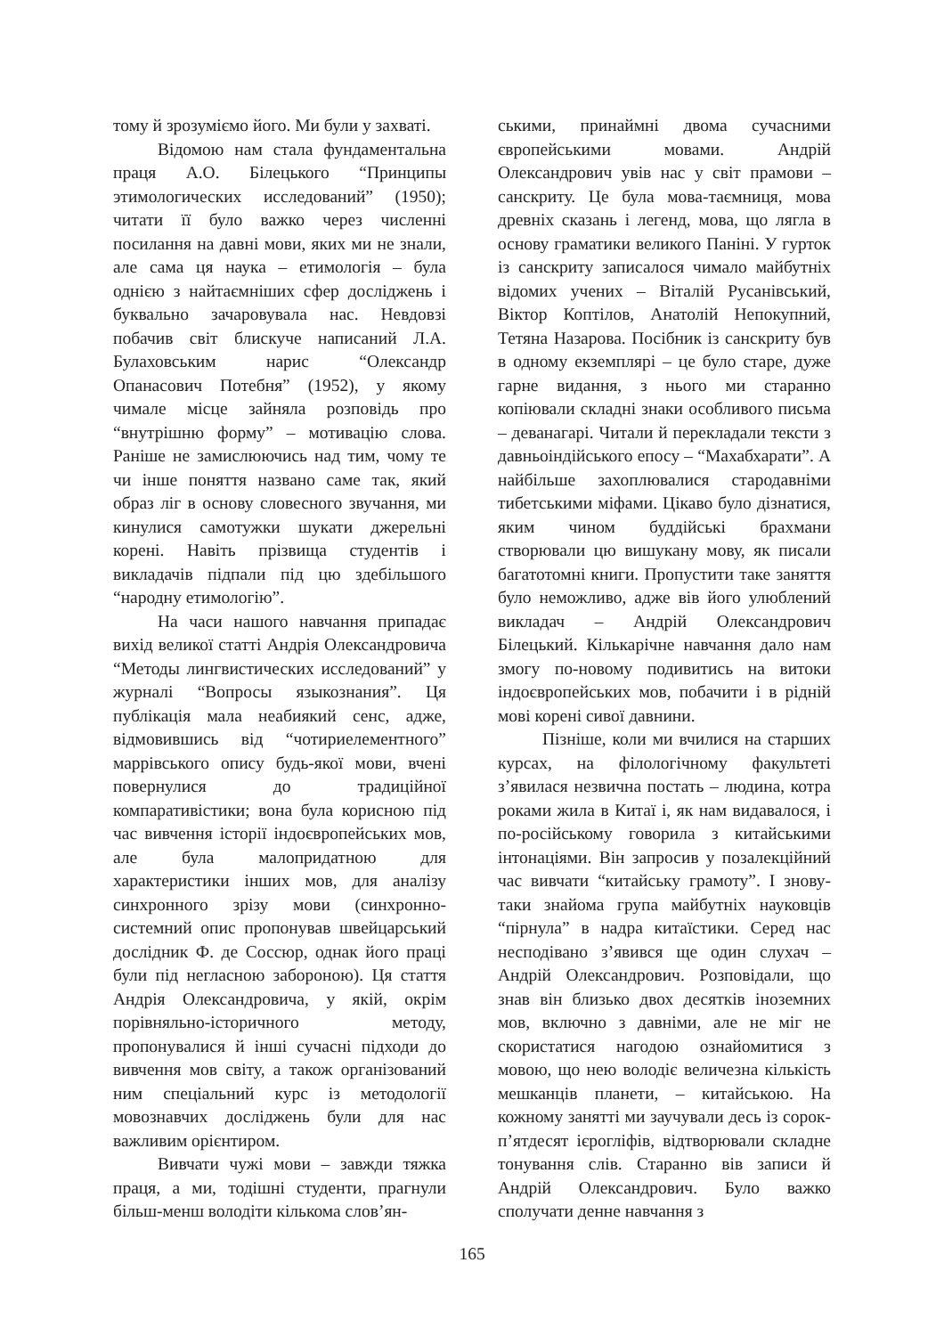тому й зрозуміємо його. Ми були у захваті.
Відомою нам стала фундаментальна праця А.О. Білецького “Принципы этимологических исследований” (1950); читати її було важко через численні посилання на давні мови, яких ми не знали, але сама ця наука – етимологія – була однією з найтаємніших сфер досліджень і буквально зачаровувала нас. Невдовзі побачив світ блискуче написаний Л.А. Булаховським нарис “Олександр Опанасович Потебня” (1952), у якому чимале місце зайняла розповідь про “внутрішню форму” – мотивацію слова. Раніше не замислюючись над тим, чому те чи інше поняття названо саме так, який образ ліг в основу словесного звучання, ми кинулися самотужки шукати джерельні корені. Навіть прізвища студентів і викладачів підпали під цю здебільшого “народну етимологію”.
На часи нашого навчання припадає вихід великої статті Андрія Олександровича “Методы лингвистических исследований” у журналі “Вопросы языкознания”. Ця публікація мала неабиякий сенс, адже, відмовившись від “чотириелементного” маррівського опису будь-якої мови, вчені повернулися до традиційної компаративістики; вона була корисною під час вивчення історії індоєвропейських мов, але була малопридатною для характеристики інших мов, для аналізу синхронного зрізу мови (синхронно-системний опис пропонував швейцарський дослідник Ф. де Соссюр, однак його праці були під негласною забороною). Ця стаття Андрія Олександровича, у якій, окрім порівняльно-історичного методу, пропонувалися й інші сучасні підходи до вивчення мов світу, а також організований ним спеціальний курс із методології мовознавчих досліджень були для нас важливим орієнтиром.
Вивчати чужі мови – завжди тяжка праця, а ми, тодішні студенти, прагнули більш-менш володіти кількома слов’ян-
ськими, принаймні двома сучасними європейськими мовами. Андрій Олександрович увів нас у світ прамови – санскриту. Це була мова-таємниця, мова древніх сказань і легенд, мова, що лягла в основу граматики великого Паніні. У гурток із санскриту записалося чимало майбутніх відомих учених – Віталій Русанівський, Віктор Коптілов, Анатолій Непокупний, Тетяна Назарова. Посібник із санскриту був в одному екземплярі – це було старе, дуже гарне видання, з нього ми старанно копіювали складні знаки особливого письма – деванагарі. Читали й перекладали тексти з давньоіндійського епосу – “Махабхарати”. А найбільше захоплювалися стародавніми тибетськими міфами. Цікаво було дізнатися, яким чином буддійські брахмани створювали цю вишукану мову, як писали багатотомні книги. Пропустити таке заняття було неможливо, адже вів його улюблений викладач – Андрій Олександрович Білецький. Кількарічне навчання дало нам змогу по-новому подивитись на витоки індоєвропейських мов, побачити і в рідній мові корені сивої давнини.
Пізніше, коли ми вчилися на старших курсах, на філологічному факультеті з’явилася незвична постать – людина, котра роками жила в Китаї і, як нам видавалося, і по-російському говорила з китайськими інтонаціями. Він запросив у позалекційний час вивчати “китайську грамоту”. І знову-таки знайома група майбутніх науковців “пірнула” в надра китаїстики. Серед нас несподівано з’явився ще один слухач – Андрій Олександрович. Розповідали, що знав він близько двох десятків іноземних мов, включно з давніми, але не міг не скористатися нагодою ознайомитися з мовою, що нею володіє величезна кількість мешканців планети, – китайською. На кожному занятті ми заучували десь із сорок-п’ятдесят ієрогліфів, відтворювали складне тонування слів. Старанно вів записи й Андрій Олександрович. Було важко сполучати денне навчання з
165